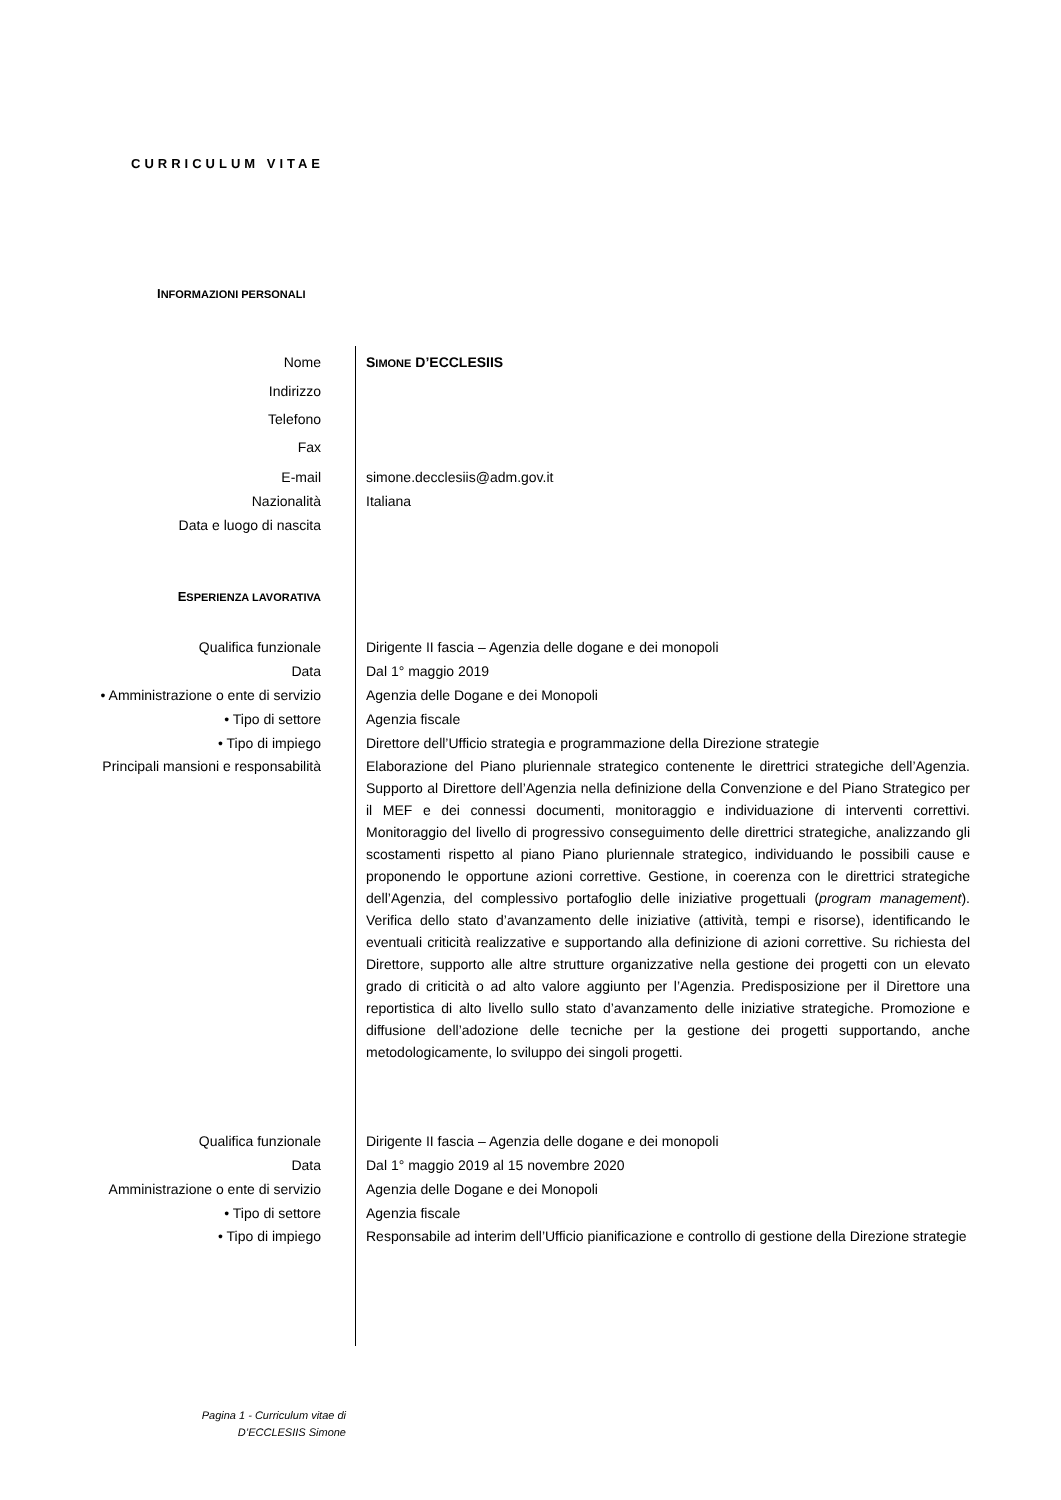CURRICULUM VITAE
INFORMAZIONI PERSONALI
Nome SIMONE D’ECCLESIIS
Indirizzo
Telefono
Fax
E-mail simone.decclesiis@adm.gov.it
Nazionalità Italiana
Data e luogo di nascita
ESPERIENZA LAVORATIVA
Qualifica funzionale Dirigente II fascia – Agenzia delle dogane e dei monopoli
Data Dal 1° maggio 2019
• Amministrazione o ente di servizio Agenzia delle Dogane e dei Monopoli
• Tipo di settore Agenzia fiscale
• Tipo di impiego Direttore dell’Ufficio strategia e programmazione della Direzione strategie
Principali mansioni e responsabilità Elaborazione del Piano pluriennale strategico contenente le direttrici strategiche dell’Agenzia. Supporto al Direttore dell’Agenzia nella definizione della Convenzione e del Piano Strategico per il MEF e dei connessi documenti, monitoraggio e individuazione di interventi correttivi. Monitoraggio del livello di progressivo conseguimento delle direttrici strategiche, analizzando gli scostamenti rispetto al piano Piano pluriennale strategico, individuando le possibili cause e proponendo le opportune azioni correttive. Gestione, in coerenza con le direttrici strategiche dell’Agenzia, del complessivo portafoglio delle iniziative progettuali (program management). Verifica dello stato d’avanzamento delle iniziative (attività, tempi e risorse), identificando le eventuali criticità realizzative e supportando alla definizione di azioni correttive. Su richiesta del Direttore, supporto alle altre strutture organizzative nella gestione dei progetti con un elevato grado di criticità o ad alto valore aggiunto per l’Agenzia. Predisposizione per il Direttore una reportistica di alto livello sullo stato d’avanzamento delle iniziative strategiche. Promozione e diffusione dell’adozione delle tecniche per la gestione dei progetti supportando, anche metodologicamente, lo sviluppo dei singoli progetti.
Qualifica funzionale Dirigente II fascia – Agenzia delle dogane e dei monopoli
Data Dal 1° maggio 2019 al 15 novembre 2020
Amministrazione o ente di servizio Agenzia delle Dogane e dei Monopoli
• Tipo di settore Agenzia fiscale
• Tipo di impiego Responsabile ad interim dell’Ufficio pianificazione e controllo di gestione della Direzione strategie
Pagina 1 - Curriculum vitae di
D’ECCLESIIS Simone